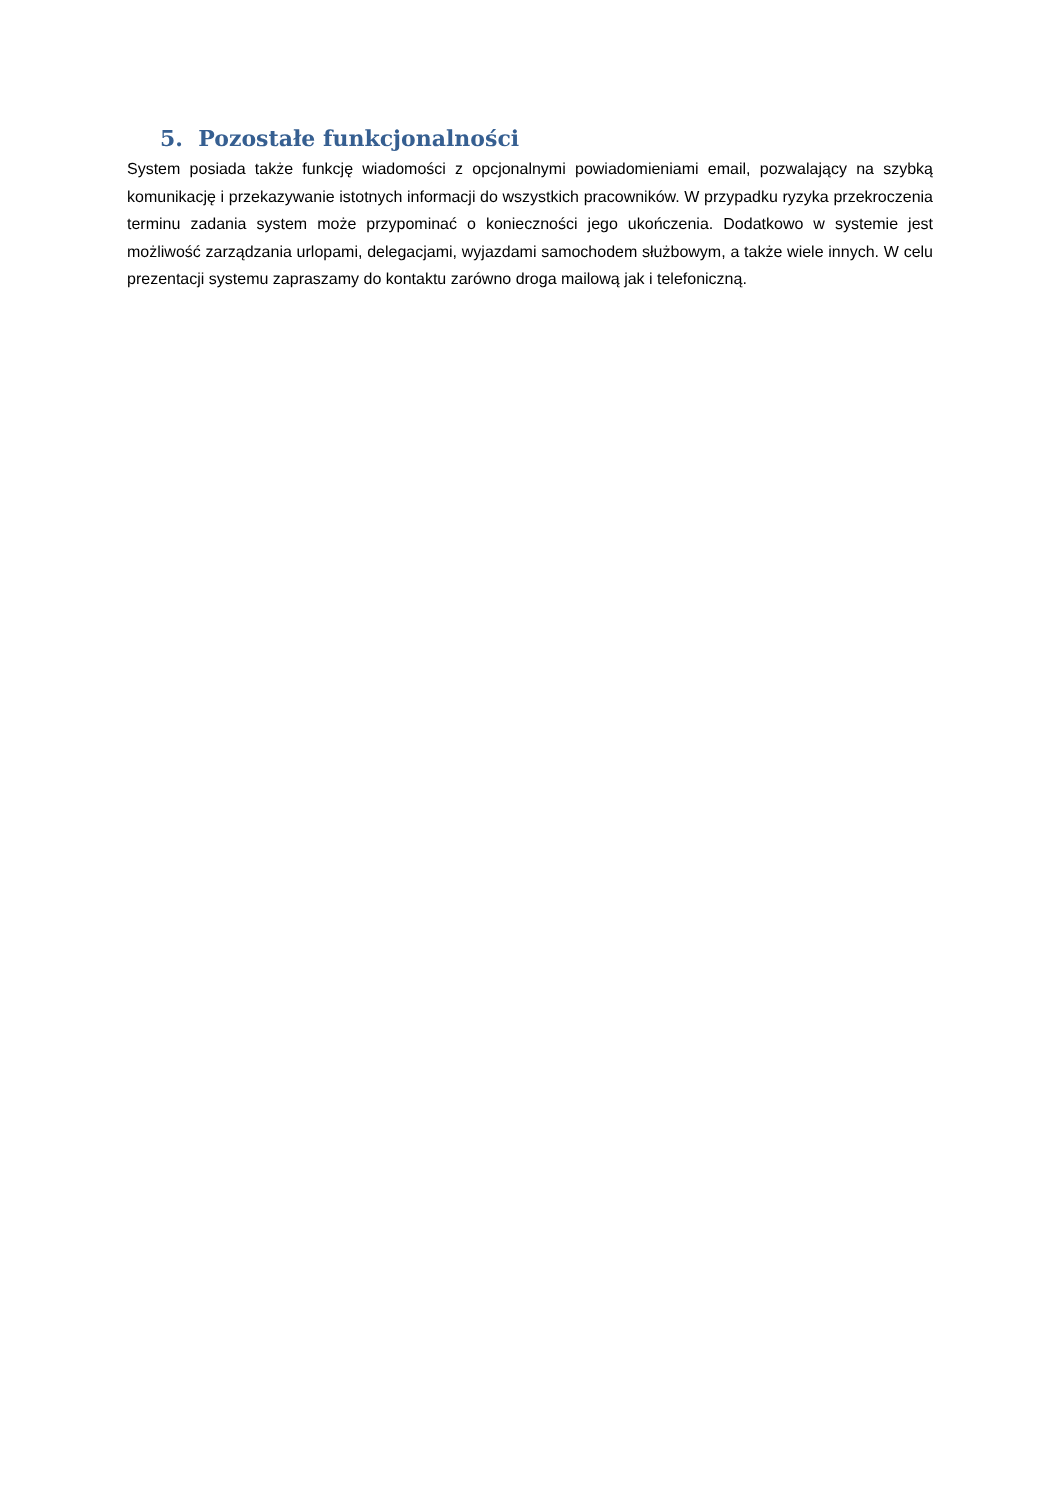5. Pozostałe funkcjonalności
System posiada także funkcję wiadomości z opcjonalnymi powiadomieniami email, pozwalający na szybką komunikację i przekazywanie istotnych informacji do wszystkich pracowników. W przypadku ryzyka przekroczenia terminu zadania system może przypominać o konieczności jego ukończenia. Dodatkowo w systemie jest możliwość zarządzania urlopami, delegacjami, wyjazdami samochodem służbowym, a także wiele innych. W celu prezentacji systemu zapraszamy do kontaktu zarówno droga mailową jak i telefoniczną.